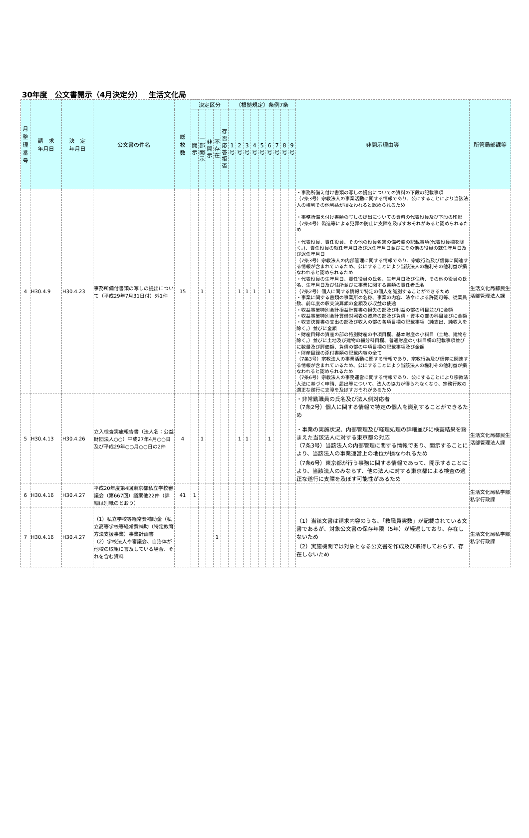30年度　公文書開示（4月決定分）　 生活文化局
| 月 整 理 番 号 | 請 求 年月日 | 決 定 年月日 | 公文書の件名 | 総 枚 数 | 決定区分 | | | | | （根拠規定）条例7条 | | | | | | | | | 非開示理由等 | 所管局部課等 |
| --- | --- | --- | --- | --- | --- | --- | --- | --- | --- | --- | --- | --- | --- | --- | --- | --- | --- | --- | --- | --- |
| | | | | | 開 示 | 一 部 開 示 | 非 開 示 | 不 存 在 | 存 否 応 答 拒 否 | 1 号 | 2 号 | 3 号 | 4 号 | 5 号 | 6 号 | 7 号 | 8 号 | 9 号 | | |
| 4 | H30.4.9 | H30.4.23 | 事務所備付書類の写しの提出について（平成29年7月31日付）外1件 | 15 | | 1 | | | | | 1 | 1 | 1 | | 1 | | | | ・事務所備え付け書類の写しの提出についての資料の下段の記載事項 （7条3号）宗教法人の事業活動に関する情報であり、公にすることにより当該法人の権利その他利益が損なわれると認められるため ・事務所備え付け書類の写しの提出についての資料の代表役員及び下段の印影 （7条4号）偽造等による犯罪の防止に支障を及ぼすおそれがあると認められるため ・代表役員、責任役員、その他の役員名簿の備考欄の記載事項(代表役員欄を除く。)、責任役員の就任年月日及び退任年月日並びにその他の役員の就任年月日及び退任年月日 （7条3号）宗教法人の内部管理に関する情報であり、宗教行為及び信仰に関連する情報が含まれているため、公にすることにより当該法人の権利その他利益が損なわれると認められるため ・代表役員の生年月日、責任役員の氏名、生年月日及び住所、その他の役員の氏名、生年月日及び住所並びに事業に関する書類の責任者氏名 （7条2号）個人に関する情報で特定の個人を識別することができるため ・事業に関する書類の事業所の名称、事業の内容、法令による許認可等、従業員数、前年度の収支決算額の金額及び収益の使途 ・収益事業特別会計損益計算書の損失の部及び利益の部の科目並びに金額 ・収益事業特別会計貸借対照表の資産の部及び負債・資本の部の科目並びに金額 ・収支決算書の支出の部及び収入の部の各項目欄の記載事項（純支出、純収入を除く。）並びに金額 ・財産目録の資産の部の特別財産の中項目欄、基本財産の小科目（土地、建物を除く。）並びに土地及び建物の細分科目欄、普通財産の小科目欄の記載事項並びに数量及び評価額、負債の部の中項目欄の記載事項及び金額 ・財産目録の添付書類の記載内容の全て （7条3号）宗教法人の事業活動に関する情報であり、宗教行為及び信仰に関連する情報が含まれているため、公にすることにより当該法人の権利その他利益が損なわれると認められるため （7条6号）宗教法人の事務運営に関する情報であり、公にすることにより宗教法人法に基づく申請、届出等について、法人の協力が得られなくなり、宗務行政の適正な遂行に支障を及ぼすおそれがあるため | 生活文化局都民生活部管理法人課 |
| 5 | H30.4.13 | H30.4.26 | 立入検査実施報告書（法人名：公益財団法人○○）平成27年4月○○日及び平成29年○○月○○日の2件 | 4 | | 1 | | | | | 1 | 1 | | | 1 | | | | ・非常勤職員の氏名及び法人側対応者 （7条2号）個人に関する情報で特定の個人を識別することができるため ・事業の実施状況、内部管理及び経理処理の詳細並びに検査結果を踏まえた当該法人に対する東京都の対応 （7条3号）当該法人の内部管理に関する情報であり、開示することにより、当該法人の事業運営上の地位が損なわれるため （7条6号）東京都が行う事務に関する情報であって、開示することにより、当該法人のみならず、他の法人に対する東京都による検査の適正な遂行に支障を及ぼす可能性があるため | 生活文化局都民生活部管理法人課 |
| 6 | H30.4.16 | H30.4.27 | 平成20年度第4回東京都私立学校審議会（第667回）議案他22件（詳細は別紙のとおり） | 41 | 1 | | | | | | | | | | | | | | | 生活文化局私学部私学行政課 |
| 7 | H30.4.16 | H30.4.27 | （1）私立学校等経常費補助金（私立高等学校等経常費補助（特定教育方法支援事業）事業計画書 （2）学校法人や審議会、自治体が他校の取組に言及している場合、それを含む資料 | | | | | 1 | | | | | | | | | | | （1）当該文書は請求内容のうち、「教職員実数」が記載されている文書であるが、対象公文書の保存年限（5年）が経過しており、存在しないため （2）実施機関では対象となる公文書を作成及び取得しておらず、存在しないため | 生活文化局私学部私学行政課 |